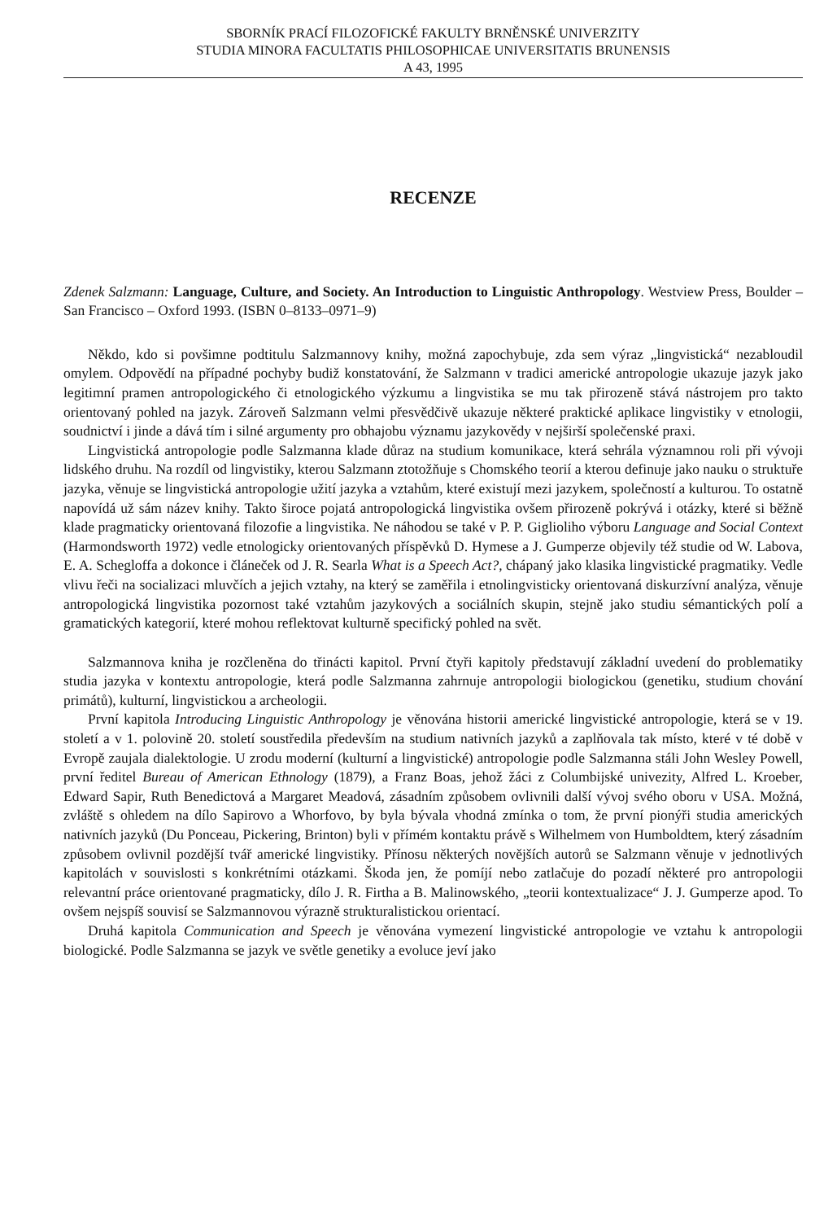SBORNÍK PRACÍ FILOZOFICKÉ FAKULTY BRNĚNSKÉ UNIVERZITY
STUDIA MINORA FACULTATIS PHILOSOPHICAE UNIVERSITATIS BRUNENSIS
A 43, 1995
RECENZE
Zdenek Salzmann: Language, Culture, and Society. An Introduction to Linguistic Anthropology. Westview Press, Boulder – San Francisco – Oxford 1993. (ISBN 0–8133–0971–9)
Někdo, kdo si povšimne podtitulu Salzmannovy knihy, možná zapochybuje, zda sem výraz „lingvistická“ nezabloudil omylem. Odpovědí na případné pochyby budiž konstatování, že Salzmann v tradici americké antropologie ukazuje jazyk jako legitimní pramen antropologického či etnologického výzkumu a lingvistika se mu tak přirozeně stává nástrojem pro takto orientovaný pohled na jazyk. Zároveň Salzmann velmi přesvědčivě ukazuje některé praktické aplikace lingvistiky v etnologii, soudnictví i jinde a dává tím i silné argumenty pro obhajobu významu jazykovědy v nejširší společenské praxi.
Lingvistická antropologie podle Salzmanna klade důraz na studium komunikace, která sehrála významnou roli při vývoji lidského druhu. Na rozdíl od lingvistiky, kterou Salzmann ztotožňuje s Chomského teorií a kterou definuje jako nauku o struktuře jazyka, věnuje se lingvistická antropologie užití jazyka a vztahům, které existují mezi jazykem, společností a kulturou. To ostatně napovídá už sám název knihy. Takto široce pojatá antropologická lingvistika ovšem přirozeně pokrývá i otázky, které si běžně klade pragmaticky orientovaná filozofie a lingvistika. Ne náhodou se také v P. P. Giglioliho výboru Language and Social Context (Harmondsworth 1972) vedle etnologicky orientovaných příspěvků D. Hymese a J. Gumperze objevily též studie od W. Labova, E. A. Schegloffa a dokonce i článeček od J. R. Searla What is a Speech Act?, chápaný jako klasika lingvistické pragmatiky. Vedle vlivu řeči na socializaci mluvčích a jejich vztahy, na který se zaměřila i etnolingvisticky orientovaná diskurzívní analýza, věnuje antropologická lingvistika pozornost také vztahům jazykových a sociálních skupin, stejně jako studiu sémantických polí a gramatických kategorií, které mohou reflektovat kulturně specifický pohled na svět.
Salzmannova kniha je rozčleněna do třinácti kapitol. První čtyři kapitoly představují základní uvedení do problematiky studia jazyka v kontextu antropologie, která podle Salzmanna zahrnuje antropologii biologickou (genetiku, studium chování primátů), kulturní, lingvistickou a archeologii.
První kapitola Introducing Linguistic Anthropology je věnována historii americké lingvistické antropologie, která se v 19. století a v 1. polovině 20. století soustředila především na studium nativních jazyků a zaplňovala tak místo, které v té době v Evropě zaujala dialektologie. U zrodu moderní (kulturní a lingvistické) antropologie podle Salzmanna stáli John Wesley Powell, první ředitel Bureau of American Ethnology (1879), a Franz Boas, jehož žáci z Columbijské univezity, Alfred L. Kroeber, Edward Sapir, Ruth Benedictová a Margaret Meadová, zásadním způsobem ovlivnili další vývoj svého oboru v USA. Možná, zvláště s ohledem na dílo Sapirovo a Whorfovo, by byla bývala vhodná zmínka o tom, že první pionýři studia amerických nativních jazyků (Du Ponceau, Pickering, Brinton) byli v přímém kontaktu právě s Wilhelmem von Humboldtem, který zásadním způsobem ovlivnil pozdější tvář americké lingvistiky. Přínosu některých novějších autorů se Salzmann věnuje v jednotlivých kapitolách v souvislosti s konkrétními otázkami. Škoda jen, že pomíjí nebo zatlačuje do pozadí některé pro antropologii relevantní práce orientované pragmaticky, dílo J. R. Firtha a B. Malinowského, „teorii kontextualizace“ J. J. Gumperze apod. To ovšem nejspíš souvisí se Salzmannovou výrazně strukturalistickou orientací.
Druhá kapitola Communication and Speech je věnována vymezení lingvistické antropologie ve vztahu k antropologii biologické. Podle Salzmanna se jazyk ve světle genetiky a evoluce jeví jako